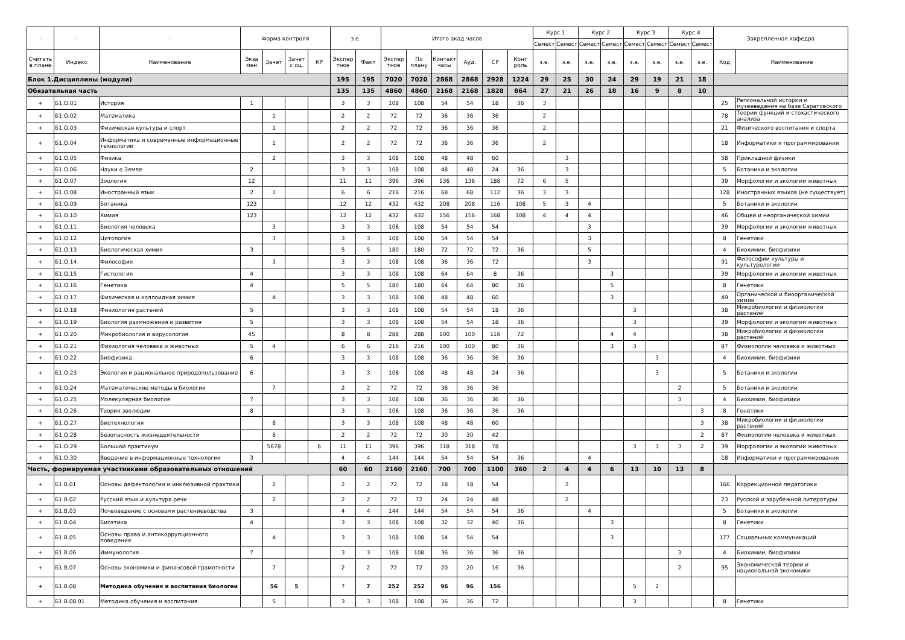| - | - | - | Форма контроля | | | | з.е. | | Итого акад.часов | | | | | | Курс 1 | | Курс 2 | | Курс 3 | | Курс 4 | | Закрепленная кафедра | |
| --- | --- | --- | --- | --- | --- | --- | --- | --- | --- | --- | --- | --- | --- | --- | --- | --- | --- | --- | --- | --- | --- | --- | --- | --- |
| | | | | | | | | | | | | | | | Семест | Семест | Семест | Семест | Семест | Семест | Семест | Семест | | |
| Считать в плане | Индекс | Наименование | Экза мен | Зачет | Зачет с оц. | КР | Экспер тное | Факт | Экспер тное | По плану | Контакт часы | Ауд. | СР | Конт роль | з.е. | з.е. | з.е. | з.е. | з.е. | з.е. | з.е. | з.е. | Код | Наименование |
| Блок 1.Дисциплины (модули) | | | | | | | 195 | 195 | 7020 | 7020 | 2868 | 2868 | 2928 | 1224 | 29 | 25 | 30 | 24 | 29 | 19 | 21 | 18 | | |
| Обязательная часть | | | | | | | 135 | 135 | 4860 | 4860 | 2168 | 2168 | 1828 | 864 | 27 | 21 | 26 | 18 | 16 | 9 | 8 | 10 | | |
| + | Б1.О.01 | История | 1 | | | | 3 | 3 | 108 | 108 | 54 | 54 | 18 | 36 | 3 | | | | | | | | 25 | Региональной истории и музееведения на базе Саратовского |
| + | Б1.О.02 | Математика | | 1 | | | 2 | 2 | 72 | 72 | 36 | 36 | 36 | | 2 | | | | | | | | 78 | Теории функций и стохастического анализа |
| + | Б1.О.03 | Физическая культура и спорт | | 1 | | | 2 | 2 | 72 | 72 | 36 | 36 | 36 | | 2 | | | | | | | | 21 | Физического воспитания и спорта |
| + | Б1.О.04 | Информатика и современные информационные технологии | | 1 | | | 2 | 2 | 72 | 72 | 36 | 36 | 36 | | 2 | | | | | | | | 18 | Информатики и программирования |
| + | Б1.О.05 | Физика | | 2 | | | 3 | 3 | 108 | 108 | 48 | 48 | 60 | | | 3 | | | | | | | 58 | Прикладной физики |
| + | Б1.О.06 | Науки о Земле | 2 | | | | 3 | 3 | 108 | 108 | 48 | 48 | 24 | 36 | | 3 | | | | | | | 5 | Ботаники и экологии |
| + | Б1.О.07 | Зоология | 12 | | | | 11 | 11 | 396 | 396 | 136 | 136 | 188 | 72 | 6 | 5 | | | | | | | 39 | Морфологии и экологии животных |
| + | Б1.О.08 | Иностранный язык | 2 | 1 | | | 6 | 6 | 216 | 216 | 68 | 68 | 112 | 36 | 3 | 3 | | | | | | | 128 | Иностранных языков (не существует) |
| + | Б1.О.09 | Ботаника | 123 | | | | 12 | 12 | 432 | 432 | 208 | 208 | 116 | 108 | 5 | 3 | 4 | | | | | | 5 | Ботаники и экологии |
| + | Б1.О.10 | Химия | 123 | | | | 12 | 12 | 432 | 432 | 156 | 156 | 168 | 108 | 4 | 4 | 4 | | | | | | 46 | Общей и неорганической химии |
| + | Б1.О.11 | Биология человека | | 3 | | | 3 | 3 | 108 | 108 | 54 | 54 | 54 | | | | 3 | | | | | | 39 | Морфологии и экологии животных |
| + | Б1.О.12 | Цитология | | 3 | | | 3 | 3 | 108 | 108 | 54 | 54 | 54 | | | | 3 | | | | | | 8 | Генетики |
| + | Б1.О.13 | Биологическая химия | 3 | | | | 5 | 5 | 180 | 180 | 72 | 72 | 72 | 36 | | | 5 | | | | | | 4 | Биохимии, биофизики |
| + | Б1.О.14 | Философия | | 3 | | | 3 | 3 | 108 | 108 | 36 | 36 | 72 | | | | 3 | | | | | | 91 | Философии культуры и культурологии |
| + | Б1.О.15 | Гистология | 4 | | | | 3 | 3 | 108 | 108 | 64 | 64 | 8 | 36 | | | | 3 | | | | | 39 | Морфологии и экологии животных |
| + | Б1.О.16 | Генетика | 4 | | | | 5 | 5 | 180 | 180 | 64 | 64 | 80 | 36 | | | | 5 | | | | | 8 | Генетики |
| + | Б1.О.17 | Физическая и коллоидная химия | | 4 | | | 3 | 3 | 108 | 108 | 48 | 48 | 60 | | | | | 3 | | | | | 49 | Органической и биоорганической химии |
| + | Б1.О.18 | Физиология растений | 5 | | | | 3 | 3 | 108 | 108 | 54 | 54 | 18 | 36 | | | | | 3 | | | | 38 | Микробиологии и физиологии растений |
| + | Б1.О.19 | Биология размножения и развития | 5 | | | | 3 | 3 | 108 | 108 | 54 | 54 | 18 | 36 | | | | | 3 | | | | 39 | Морфологии и экологии животных |
| + | Б1.О.20 | Микробиология и вирусология | 45 | | | | 8 | 8 | 288 | 288 | 100 | 100 | 116 | 72 | | | | 4 | 4 | | | | 38 | Микробиологии и физиологии растений |
| + | Б1.О.21 | Физиология человека и животных | 5 | 4 | | | 6 | 6 | 216 | 216 | 100 | 100 | 80 | 36 | | | | 3 | 3 | | | | 87 | Физиологии человека и животных |
| + | Б1.О.22 | Биофизика | 6 | | | | 3 | 3 | 108 | 108 | 36 | 36 | 36 | 36 | | | | | | 3 | | | 4 | Биохимии, биофизики |
| + | Б1.О.23 | Экология и рациональное природопользование | 6 | | | | 3 | 3 | 108 | 108 | 48 | 48 | 24 | 36 | | | | | | 3 | | | 5 | Ботаники и экологии |
| + | Б1.О.24 | Математические методы в биологии | | 7 | | | 2 | 2 | 72 | 72 | 36 | 36 | 36 | | | | | | | | 2 | | 5 | Ботаники и экологии |
| + | Б1.О.25 | Молекулярная биология | 7 | | | | 3 | 3 | 108 | 108 | 36 | 36 | 36 | 36 | | | | | | | 3 | | 4 | Биохимии, биофизики |
| + | Б1.О.26 | Теория эволюции | 8 | | | | 3 | 3 | 108 | 108 | 36 | 36 | 36 | 36 | | | | | | | | 3 | 8 | Генетики |
| + | Б1.О.27 | Биотехнология | | 8 | | | 3 | 3 | 108 | 108 | 48 | 48 | 60 | | | | | | | | | 3 | 38 | Микробиологии и физиологии растений |
| + | Б1.О.28 | Безопасность жизнедеятельности | | 8 | | | 2 | 2 | 72 | 72 | 30 | 30 | 42 | | | | | | | | | 2 | 87 | Физиологии человека и животных |
| + | Б1.О.29 | Большой практикум | | 5678 | | 6 | 11 | 11 | 396 | 396 | 318 | 318 | 78 | | | | | | 3 | 3 | 3 | 2 | 39 | Морфологии и экологии животных |
| + | Б1.О.30 | Введение в информационные технологии | 3 | | | | 4 | 4 | 144 | 144 | 54 | 54 | 54 | 36 | | | 4 | | | | | | 18 | Информатики и программирования |
| Часть, формируемая участниками образовательных отношений | | | | | | | 60 | 60 | 2160 | 2160 | 700 | 700 | 1100 | 360 | 2 | 4 | 4 | 6 | 13 | 10 | 13 | 8 | | |
| + | Б1.В.01 | Основы дефектологии и инклюзивной практики | | 2 | | | 2 | 2 | 72 | 72 | 18 | 18 | 54 | | | 2 | | | | | | | 166 | Коррекционной педагогики |
| + | Б1.В.02 | Русский язык и культура речи | | 2 | | | 2 | 2 | 72 | 72 | 24 | 24 | 48 | | | 2 | | | | | | | 23 | Русской и зарубежной литературы |
| + | Б1.В.03 | Почвоведение с основами растениеводства | 3 | | | | 4 | 4 | 144 | 144 | 54 | 54 | 54 | 36 | | | 4 | | | | | | 5 | Ботаники и экологии |
| + | Б1.В.04 | Биоэтика | 4 | | | | 3 | 3 | 108 | 108 | 32 | 32 | 40 | 36 | | | | 3 | | | | | 8 | Генетики |
| + | Б1.В.05 | Основы права и антикоррупционного поведения | | 4 | | | 3 | 3 | 108 | 108 | 54 | 54 | 54 | | | | | 3 | | | | | 177 | Социальных коммуникаций |
| + | Б1.В.06 | Иммунология | 7 | | | | 3 | 3 | 108 | 108 | 36 | 36 | 36 | 36 | | | | | | | 3 | | 4 | Биохимии, биофизики |
| + | Б1.В.07 | Основы экономики и финансовой грамотности | | 7 | | | 2 | 2 | 72 | 72 | 20 | 20 | 16 | 36 | | | | | | | 2 | | 95 | Экономической теории и национальной экономики |
| + | Б1.В.08 | Методика обучения и воспитания биологии | | 56 | 5 | | 7 | 7 | 252 | 252 | 96 | 96 | 156 | | | | | | 5 | 2 | | | | |
| + | Б1.В.08.01 | Методика обучения и воспитания | | 5 | | | 3 | 3 | 108 | 108 | 36 | 36 | 72 | | | | | | 3 | | | | 8 | Генетики |